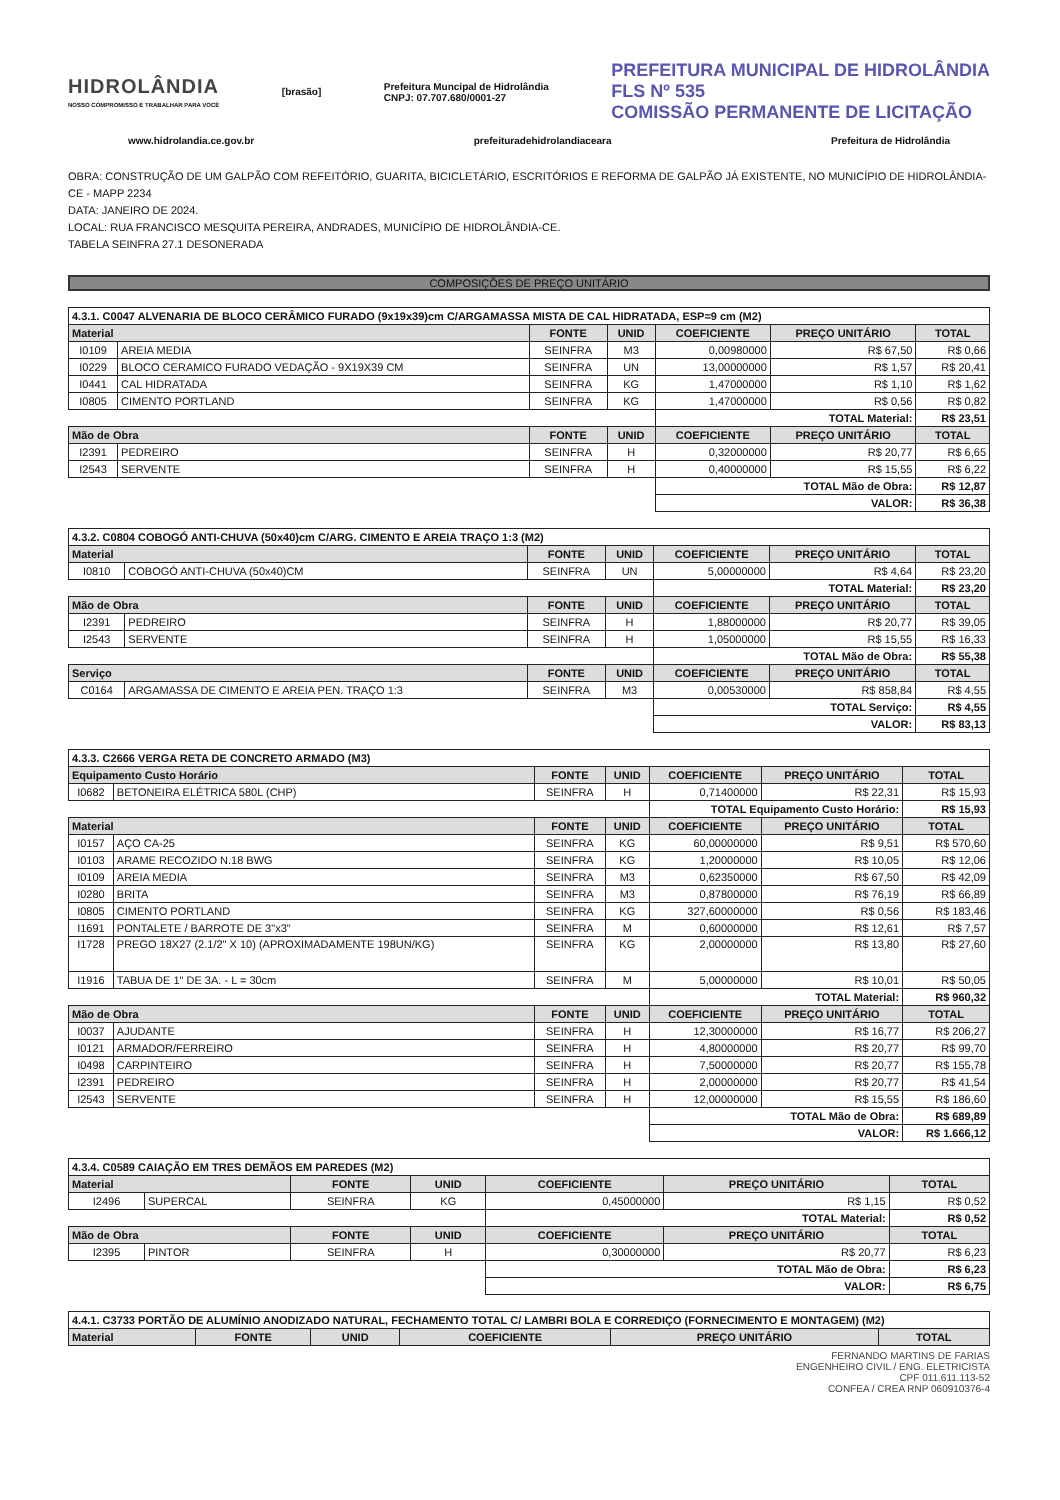HIDROLÂNDIA
NOSSO COMPROMISSO É TRABALHAR PARA VOCÊ
[brasão]
Prefeitura Muncipal de Hidrolândia
CNPJ: 07.707.680/0001-27
PREFEITURA MUNICIPAL DE HIDROLÂNDIA
FLS Nº 535
COMISSÃO PERMANENTE DE LICITAÇÃO
www.hidrolandia.ce.gov.br prefeituradehidrolandiaceara Prefeitura de Hidrolândia
OBRA: CONSTRUÇÃO DE UM GALPÃO COM REFEITÓRIO, GUARITA, BICICLETÁRIO, ESCRITÓRIOS E REFORMA DE GALPÃO JÁ EXISTENTE, NO MUNICÍPIO DE HIDROLÂNDIA-CE - MAPP 2234
DATA: JANEIRO DE 2024.
LOCAL: RUA FRANCISCO MESQUITA PEREIRA, ANDRADES, MUNICÍPIO DE HIDROLÂNDIA-CE.
TABELA SEINFRA 27.1 DESONERADA
COMPOSIÇÕES DE PREÇO UNITÁRIO
| 4.3.1. C0047 ALVENARIA DE BLOCO CERÂMICO FURADO (9x19x39)cm C/ARGAMASSA MISTA DE CAL HIDRATADA, ESP=9 cm (M2) | | | | | | |
| Material | | FONTE | UNID | COEFICIENTE | PREÇO UNITÁRIO | TOTAL |
| I0109 | AREIA MEDIA | SEINFRA | M3 | 0,00980000 | R$ 67,50 | R$ 0,66 |
| I0229 | BLOCO CERAMICO FURADO VEDAÇÃO - 9X19X39 CM | SEINFRA | UN | 13,00000000 | R$ 1,57 | R$ 20,41 |
| I0441 | CAL HIDRATADA | SEINFRA | KG | 1,47000000 | R$ 1,10 | R$ 1,62 |
| I0805 | CIMENTO PORTLAND | SEINFRA | KG | 1,47000000 | R$ 0,56 | R$ 0,82 |
| | | | | TOTAL Material: | | R$ 23,51 |
| Mão de Obra | | FONTE | UNID | COEFICIENTE | PREÇO UNITÁRIO | TOTAL |
| I2391 | PEDREIRO | SEINFRA | H | 0,32000000 | R$ 20,77 | R$ 6,65 |
| I2543 | SERVENTE | SEINFRA | H | 0,40000000 | R$ 15,55 | R$ 6,22 |
| | | | | TOTAL Mão de Obra: | | R$ 12,87 |
| | | | | VALOR: | | R$ 36,38 |
| 4.3.2. C0804 COBOGÓ ANTI-CHUVA (50x40)cm C/ARG. CIMENTO E AREIA TRAÇO 1:3 (M2) | | | | | | |
| Material | | FONTE | UNID | COEFICIENTE | PREÇO UNITÁRIO | TOTAL |
| I0810 | COBOGÓ ANTI-CHUVA (50x40)CM | SEINFRA | UN | 5,00000000 | R$ 4,64 | R$ 23,20 |
| | | | | TOTAL Material: | | R$ 23,20 |
| Mão de Obra | | FONTE | UNID | COEFICIENTE | PREÇO UNITÁRIO | TOTAL |
| I2391 | PEDREIRO | SEINFRA | H | 1,88000000 | R$ 20,77 | R$ 39,05 |
| I2543 | SERVENTE | SEINFRA | H | 1,05000000 | R$ 15,55 | R$ 16,33 |
| | | | | TOTAL Mão de Obra: | | R$ 55,38 |
| Serviço | | FONTE | UNID | COEFICIENTE | PREÇO UNITÁRIO | TOTAL |
| C0164 | ARGAMASSA DE CIMENTO E AREIA PEN. TRAÇO 1:3 | SEINFRA | M3 | 0,00530000 | R$ 858,84 | R$ 4,55 |
| | | | | TOTAL Serviço: | | R$ 4,55 |
| | | | | VALOR: | | R$ 83,13 |
| 4.3.3. C2666 VERGA RETA DE CONCRETO ARMADO (M3) | | | | | | |
| Equipamento Custo Horário | | FONTE | UNID | COEFICIENTE | PREÇO UNITÁRIO | TOTAL |
| I0682 | BETONEIRA ELÉTRICA 580L (CHP) | SEINFRA | H | 0,71400000 | R$ 22,31 | R$ 15,93 |
| | | | | TOTAL Equipamento Custo Horário: | | R$ 15,93 |
| Material | | FONTE | UNID | COEFICIENTE | PREÇO UNITÁRIO | TOTAL |
| I0157 | AÇO CA-25 | SEINFRA | KG | 60,00000000 | R$ 9,51 | R$ 570,60 |
| I0103 | ARAME RECOZIDO N.18 BWG | SEINFRA | KG | 1,20000000 | R$ 10,05 | R$ 12,06 |
| I0109 | AREIA MEDIA | SEINFRA | M3 | 0,62350000 | R$ 67,50 | R$ 42,09 |
| I0280 | BRITA | SEINFRA | M3 | 0,87800000 | R$ 76,19 | R$ 66,89 |
| I0805 | CIMENTO PORTLAND | SEINFRA | KG | 327,60000000 | R$ 0,56 | R$ 183,46 |
| I1691 | PONTALETE / BARROTE DE 3"x3" | SEINFRA | M | 0,60000000 | R$ 12,61 | R$ 7,57 |
| I1728 | PREGO 18X27 (2.1/2" X 10) (APROXIMADAMENTE 198UN/KG) | SEINFRA | KG | 2,00000000 | R$ 13,80 | R$ 27,60 |
| I1916 | TABUA DE 1" DE 3A. - L = 30cm | SEINFRA | M | 5,00000000 | R$ 10,01 | R$ 50,05 |
| | | | | TOTAL Material: | | R$ 960,32 |
| Mão de Obra | | FONTE | UNID | COEFICIENTE | PREÇO UNITÁRIO | TOTAL |
| I0037 | AJUDANTE | SEINFRA | H | 12,30000000 | R$ 16,77 | R$ 206,27 |
| I0121 | ARMADOR/FERREIRO | SEINFRA | H | 4,80000000 | R$ 20,77 | R$ 99,70 |
| I0498 | CARPINTEIRO | SEINFRA | H | 7,50000000 | R$ 20,77 | R$ 155,78 |
| I2391 | PEDREIRO | SEINFRA | H | 2,00000000 | R$ 20,77 | R$ 41,54 |
| I2543 | SERVENTE | SEINFRA | H | 12,00000000 | R$ 15,55 | R$ 186,60 |
| | | | | TOTAL Mão de Obra: | | R$ 689,89 |
| | | | | VALOR: | | R$ 1.666,12 |
| 4.3.4. C0589 CAIAÇÃO EM TRES DEMÃOS EM PAREDES (M2) | | | | | | |
| Material | | FONTE | UNID | COEFICIENTE | PREÇO UNITÁRIO | TOTAL |
| I2496 | SUPERCAL | SEINFRA | KG | 0,45000000 | R$ 1,15 | R$ 0,52 |
| | | | | TOTAL Material: | | R$ 0,52 |
| Mão de Obra | | FONTE | UNID | COEFICIENTE | PREÇO UNITÁRIO | TOTAL |
| I2395 | PINTOR | SEINFRA | H | 0,30000000 | R$ 20,77 | R$ 6,23 |
| | | | | TOTAL Mão de Obra: | | R$ 6,23 |
| | | | | VALOR: | | R$ 6,75 |
| 4.4.1. C3733 PORTÃO DE ALUMÍNIO ANODIZADO NATURAL, FECHAMENTO TOTAL C/ LAMBRI BOLA E CORREDIÇO (FORNECIMENTO E MONTAGEM) (M2) | | | | | |
| Material | FONTE | UNID | COEFICIENTE | PREÇO UNITÁRIO | TOTAL |
FERNANDO MARTINS DE FARIAS
ENGENHEIRO CIVIL / ENG. ELETRICISTA
CPF 011.611.113-52
CONFEA / CREA RNP 060910376-4